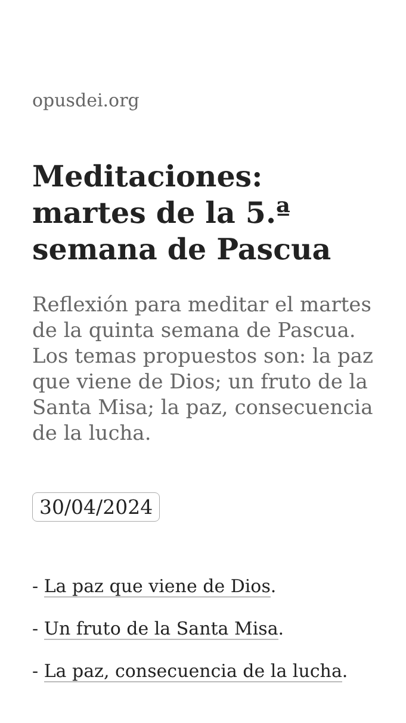opusdei.org
Meditaciones: martes de la 5.ª semana de Pascua
Reflexión para meditar el martes de la quinta semana de Pascua. Los temas propuestos son: la paz que viene de Dios; un fruto de la Santa Misa; la paz, consecuencia de la lucha.
30/04/2024
- La paz que viene de Dios.
- Un fruto de la Santa Misa.
- La paz, consecuencia de la lucha.